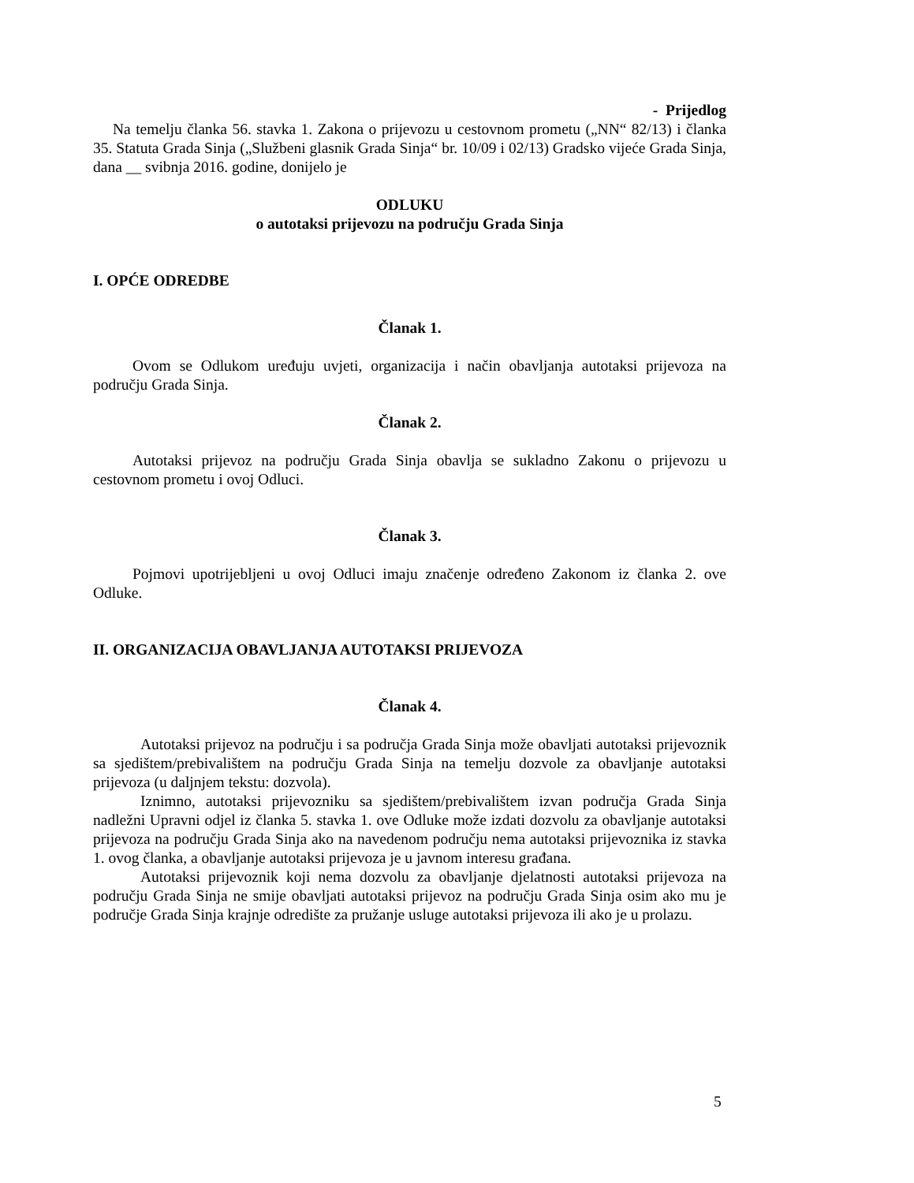- Prijedlog
Na temelju članka 56. stavka 1. Zakona o prijevozu u cestovnom prometu („NN“ 82/13) i članka 35. Statuta Grada Sinja („Službeni glasnik Grada Sinja“ br. 10/09 i 02/13) Gradsko vijeće Grada Sinja, dana __ svibnja 2016. godine, donijelo je
ODLUKU
o autotaksi prijevozu na području Grada Sinja
I. OPĆE ODREDBE
Članak 1.
Ovom se Odlukom uređuju uvjeti, organizacija i način obavljanja autotaksi prijevoza na području Grada Sinja.
Članak 2.
Autotaksi prijevoz na području Grada Sinja obavlja se sukladno Zakonu o prijevozu u cestovnom prometu i ovoj Odluci.
Članak 3.
Pojmovi upotrijebljeni u ovoj Odluci imaju značenje određeno Zakonom iz članka 2. ove Odluke.
II. ORGANIZACIJA OBAVLJANJA AUTOTAKSI PRIJEVOZA
Članak 4.
Autotaksi prijevoz na području i sa područja Grada Sinja može obavljati autotaksi prijevoznik sa sjedištem/prebivalištem na području Grada Sinja na temelju dozvole za obavljanje autotaksi prijevoza (u daljnjem tekstu: dozvola).
Iznimno, autotaksi prijevozniku sa sjedištem/prebivalištem izvan područja Grada Sinja nadležni Upravni odjel iz članka 5. stavka 1. ove Odluke može izdati dozvolu za obavljanje autotaksi prijevoza na području Grada Sinja ako na navedenom području nema autotaksi prijevoznika iz stavka 1. ovog članka, a obavljanje autotaksi prijevoza je u javnom interesu građana.
Autotaksi prijevoznik koji nema dozvolu za obavljanje djelatnosti autotaksi prijevoza na području Grada Sinja ne smije obavljati autotaksi prijevoz na području Grada Sinja osim ako mu je područje Grada Sinja krajnje odredište za pružanje usluge autotaksi prijevoza ili ako je u prolazu.
5